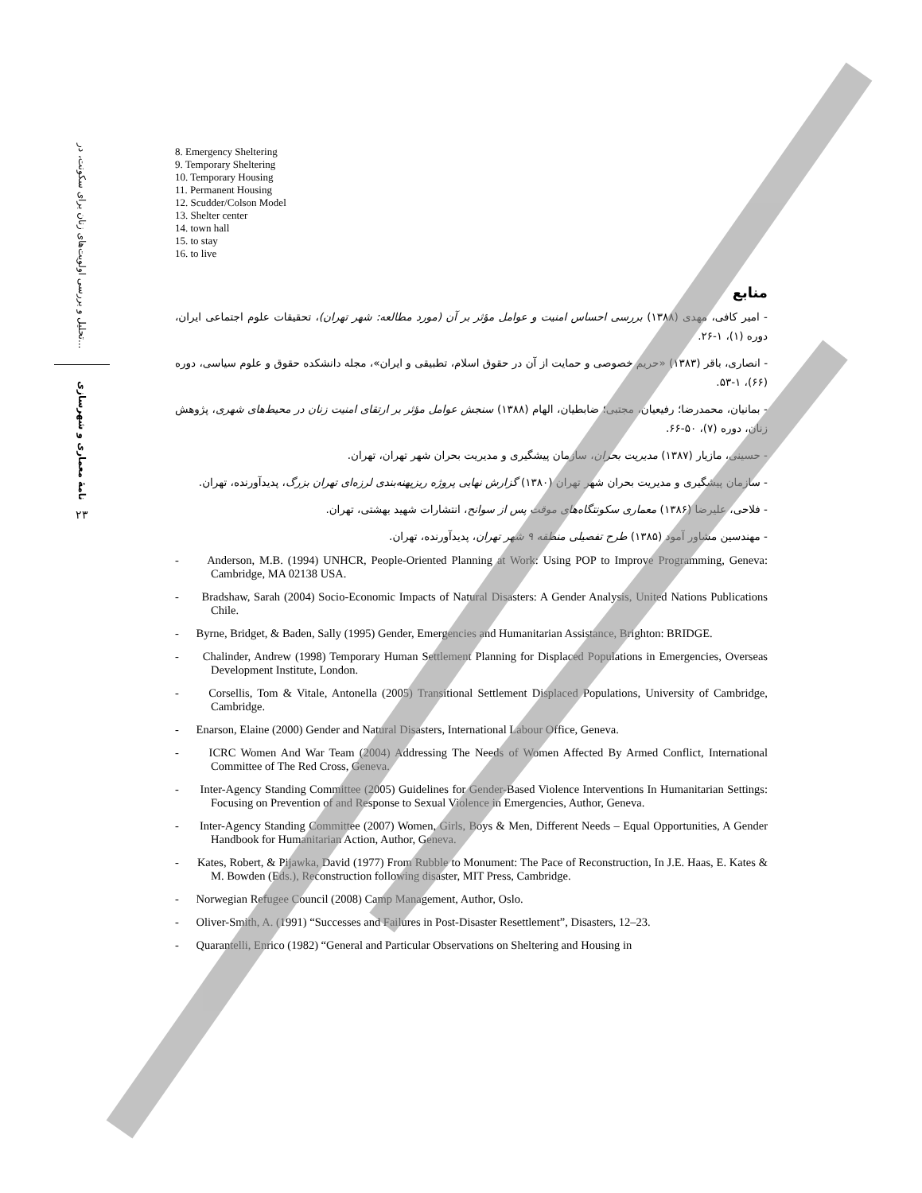تحلیل و بررسی اولویت‌های زنان برای سکونت، در...
نامهٔ معماری و شهرسازی
۲۳
8. Emergency Sheltering
9. Temporary Sheltering
10. Temporary Housing
11. Permanent Housing
12. Scudder/Colson Model
13. Shelter center
14. town hall
15. to stay
16. to live
منابع
- امیر کافی، مهدی (۱۳۸۸) بررسی احساس امنیت و عوامل مؤثر بر آن (مورد مطالعه: شهر تهران)، تحقیقات علوم اجتماعی ایران، دوره (۱)، ۱-۲۶.
- انصاری، باقر (۱۳۸۳) «حریم خصوصی و حمایت از آن در حقوق اسلام، تطبیقی و ایران»، مجله دانشکده حقوق و علوم سیاسی، دوره (۶۶)، ۱-۵۳.
- بمانیان، محمدرضا؛ رفیعیان، مجتبی؛ ضابطیان، الهام (۱۳۸۸) سنجش عوامل مؤثر بر ارتقای امنیت زنان در محیط‌های شهری، پژوهش زنان، دوره (۷)، ۵۰-۶۶.
- حسینی، مازیار (۱۳۸۷) مدیریت بحران، سازمان پیشگیری و مدیریت بحران شهر تهران، تهران.
- سازمان پیشگیری و مدیریت بحران شهر تهران (۱۳۸۰) گزارش نهایی پروژه ریزپهنه‌بندی لرزه‌ای تهران بزرگ، پدیدآورنده، تهران.
- فلاحی، علیرضا (۱۳۸۶) معماری سکونتگاه‌های موقت پس از سوانح، انتشارات شهید بهشتی، تهران.
- مهندسین مشاور آمود (۱۳۸۵) طرح تفصیلی منطقه ۹ شهر تهران، پدیدآورنده، تهران.
- Anderson, M.B. (1994) UNHCR, People-Oriented Planning at Work: Using POP to Improve Programming, Geneva: Cambridge, MA 02138 USA.
- Bradshaw, Sarah (2004) Socio-Economic Impacts of Natural Disasters: A Gender Analysis, United Nations Publications Chile.
- Byrne, Bridget, & Baden, Sally (1995) Gender, Emergencies and Humanitarian Assistance, Brighton: BRIDGE.
- Chalinder, Andrew (1998) Temporary Human Settlement Planning for Displaced Populations in Emergencies, Overseas Development Institute, London.
- Corsellis, Tom & Vitale, Antonella (2005) Transitional Settlement Displaced Populations, University of Cambridge, Cambridge.
- Enarson, Elaine (2000) Gender and Natural Disasters, International Labour Office, Geneva.
- ICRC Women And War Team (2004) Addressing The Needs of Women Affected By Armed Conflict, International Committee of The Red Cross, Geneva.
- Inter-Agency Standing Committee (2005) Guidelines for Gender-Based Violence Interventions In Humanitarian Settings: Focusing on Prevention of and Response to Sexual Violence in Emergencies, Author, Geneva.
- Inter-Agency Standing Committee (2007) Women, Girls, Boys & Men, Different Needs – Equal Opportunities, A Gender Handbook for Humanitarian Action, Author, Geneva.
- Kates, Robert, & Pijawka, David (1977) From Rubble to Monument: The Pace of Reconstruction, In J.E. Haas, E. Kates & M. Bowden (Eds.), Reconstruction following disaster, MIT Press, Cambridge.
- Norwegian Refugee Council (2008) Camp Management, Author, Oslo.
- Oliver-Smith, A. (1991) “Successes and Failures in Post-Disaster Resettlement”, Disasters, 12–23.
- Quarantelli, Enrico (1982) “General and Particular Observations on Sheltering and Housing in